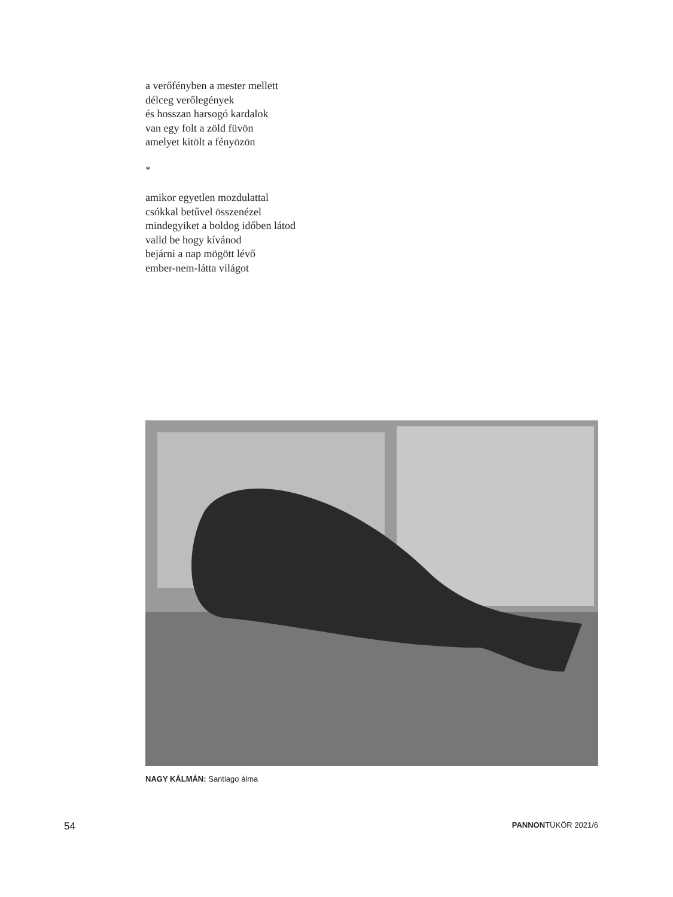a verőfényben a mester mellett
délceg verőlegények
és hosszan harsogó kardalok
van egy folt a zöld füvön
amelyet kitölt a fényözön
*
amikor egyetlen mozdulattal
csókkal betűvel összenézel
mindegyiket a boldog időben látod
valld be hogy kívánod
bejárni a nap mögött lévő
ember-nem-látta világot
NAGY KÁLMÁN: Santiago álma
54 PANNONTÜKÖR 2021/6